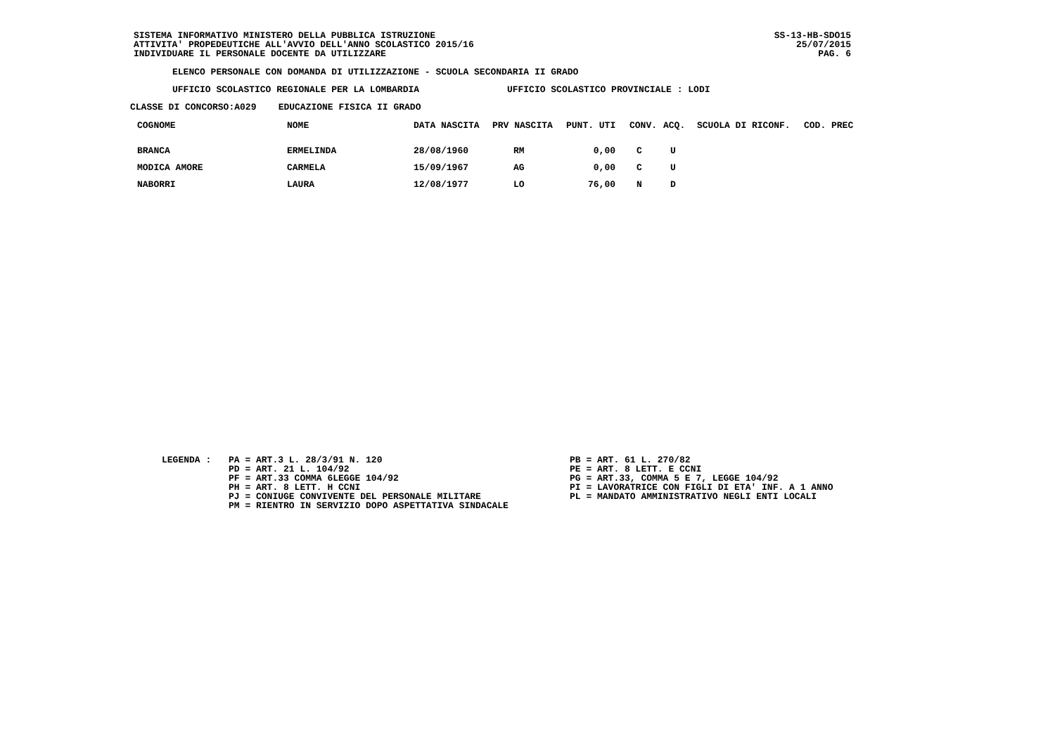SISTEMA INFORMATIVO MINISTERO DELLA PUBBLICA ISTRUZIONE
ATTIVITA' PROPEDEUTICHE ALL'AVVIO DELL'ANNO SCOLASTICO 2015/16
INDIVIDUARE IL PERSONALE DOCENTE DA UTILIZZARE
SS-13-HB-SDO15
25/07/2015
PAG. 6
ELENCO PERSONALE CON DOMANDA DI UTILIZZAZIONE - SCUOLA SECONDARIA II GRADO
UFFICIO SCOLASTICO REGIONALE PER LA LOMBARDIA UFFICIO SCOLASTICO PROVINCIALE : LODI
CLASSE DI CONCORSO:A029 EDUCAZIONE FISICA II GRADO
| COGNOME | NOME | DATA NASCITA | PRV NASCITA | PUNT. UTI | CONV. | ACQ. | SCUOLA DI RICONF. | COD. PREC |
| --- | --- | --- | --- | --- | --- | --- | --- | --- |
| BRANCA | ERMELINDA | 28/08/1960 | RM | 0,00 | C | U | | |
| MODICA AMORE | CARMELA | 15/09/1967 | AG | 0,00 | C | U | | |
| NABORRI | LAURA | 12/08/1977 | LO | 76,00 | N | D | | |
LEGENDA :
PA = ART.3 L. 28/3/91 N. 120 PD = ART. 21 L. 104/92 PF = ART.33 COMMA 6LEGGE 104/92 PH = ART. 8 LETT. H CCNI PJ = CONIUGE CONVIVENTE DEL PERSONALE MILITARE PM = RIENTRO IN SERVIZIO DOPO ASPETTATIVA SINDACALE
PB = ART. 61 L. 270/82 PE = ART. 8 LETT. E CCNI PG = ART.33, COMMA 5 E 7, LEGGE 104/92 PI = LAVORATRICE CON FIGLI DI ETA' INF. A 1 ANNO PL = MANDATO AMMINISTRATIVO NEGLI ENTI LOCALI